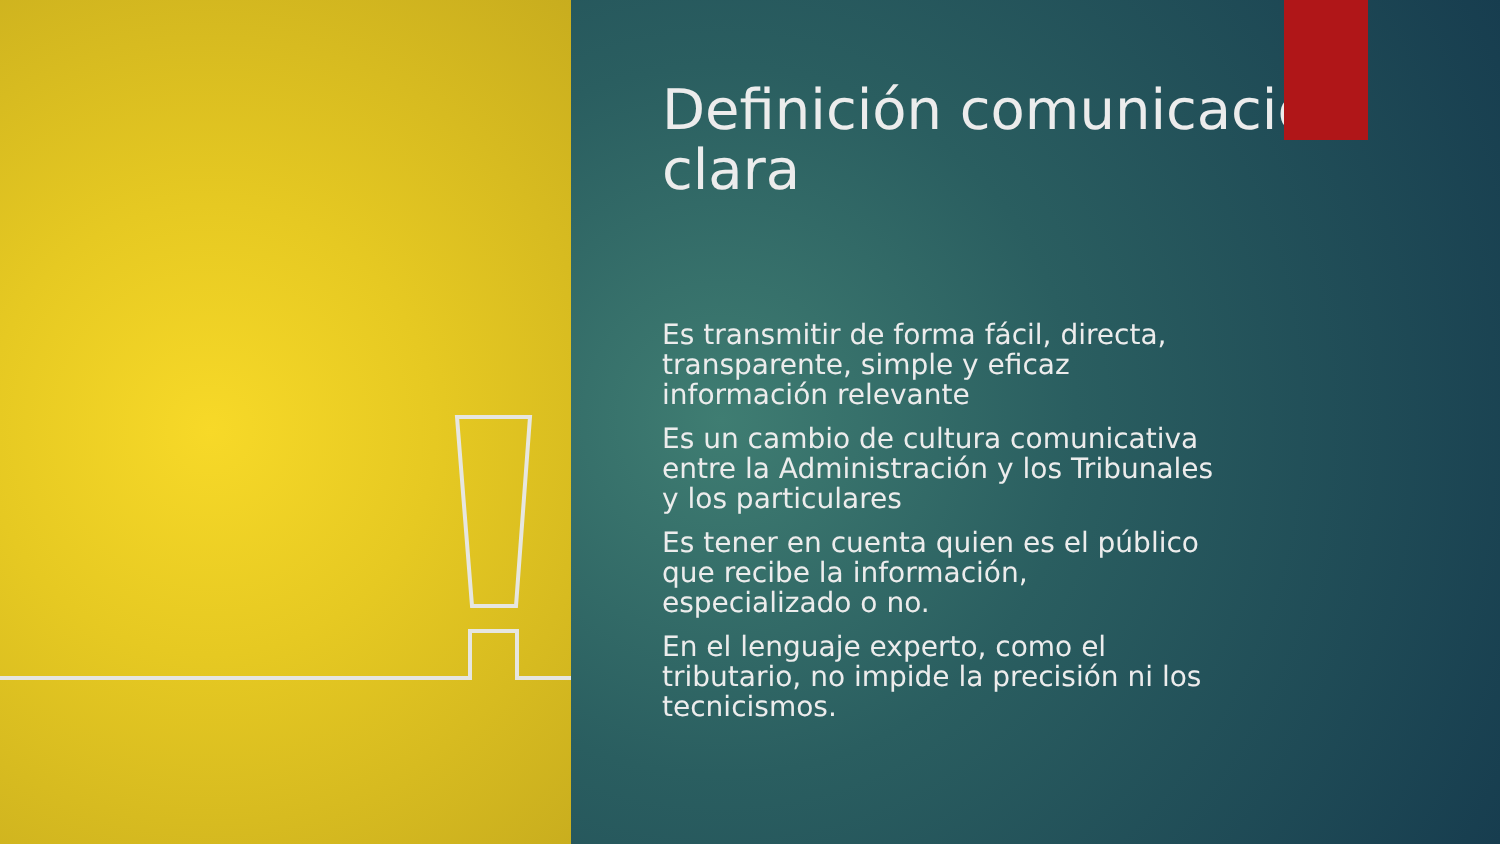Definición comunicación clara
Es transmitir de forma fácil, directa, transparente, simple y eficaz información relevante
Es un cambio de cultura comunicativa entre la Administración y los Tribunales y los particulares
Es tener en cuenta quien es el público que recibe la información, especializado o no.
En el lenguaje experto, como el tributario, no impide la precisión ni los tecnicismos.